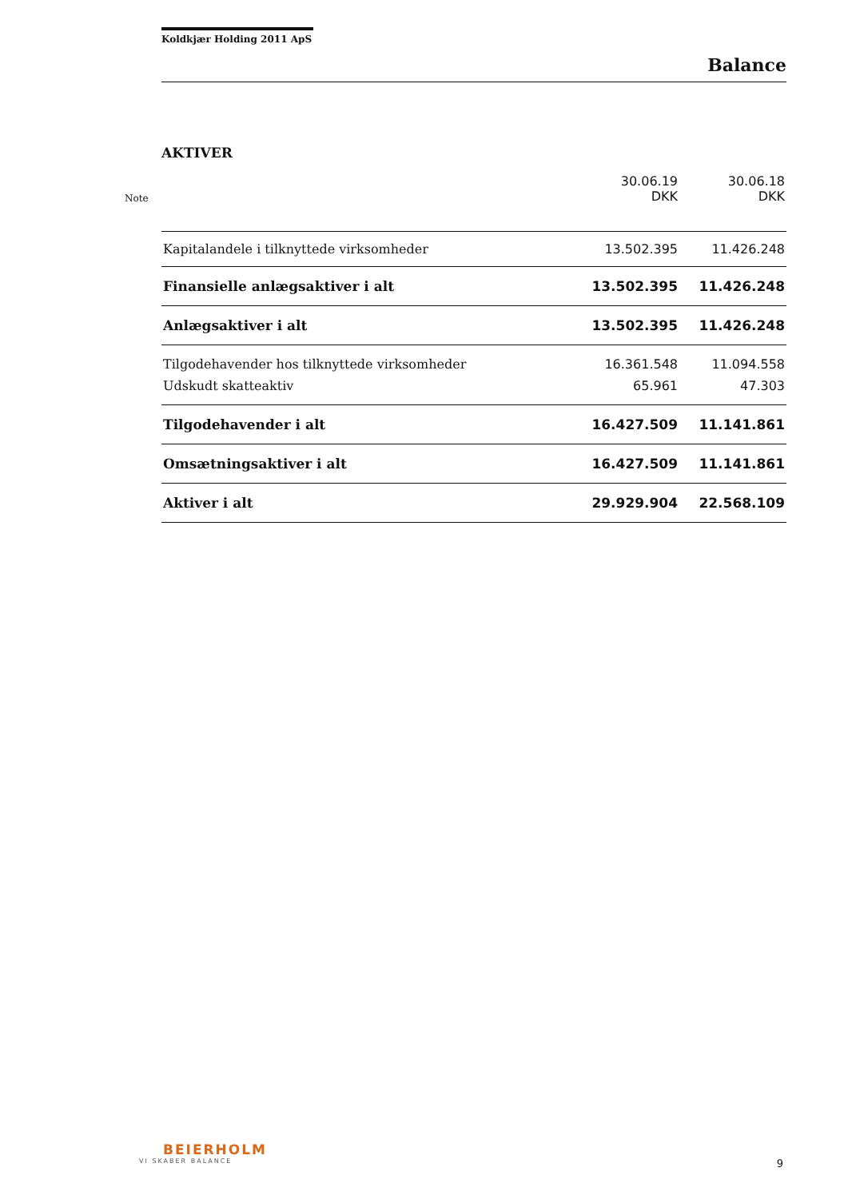Koldkjær Holding 2011 ApS
Balance
AKTIVER
| Note | 30.06.19 DKK | 30.06.18 DKK |
| Kapitalandele i tilknyttede virksomheder | 13.502.395 | 11.426.248 |
| Finansielle anlægsaktiver i alt | 13.502.395 | 11.426.248 |
| Anlægsaktiver i alt | 13.502.395 | 11.426.248 |
| Tilgodehavender hos tilknyttede virksomheder | 16.361.548 | 11.094.558 |
| Udskudt skatteaktiv | 65.961 | 47.303 |
| Tilgodehavender i alt | 16.427.509 | 11.141.861 |
| Omsætningsaktiver i alt | 16.427.509 | 11.141.861 |
| Aktiver i alt | 29.929.904 | 22.568.109 |
BEIERHOLM
VI SKABER BALANCE
9